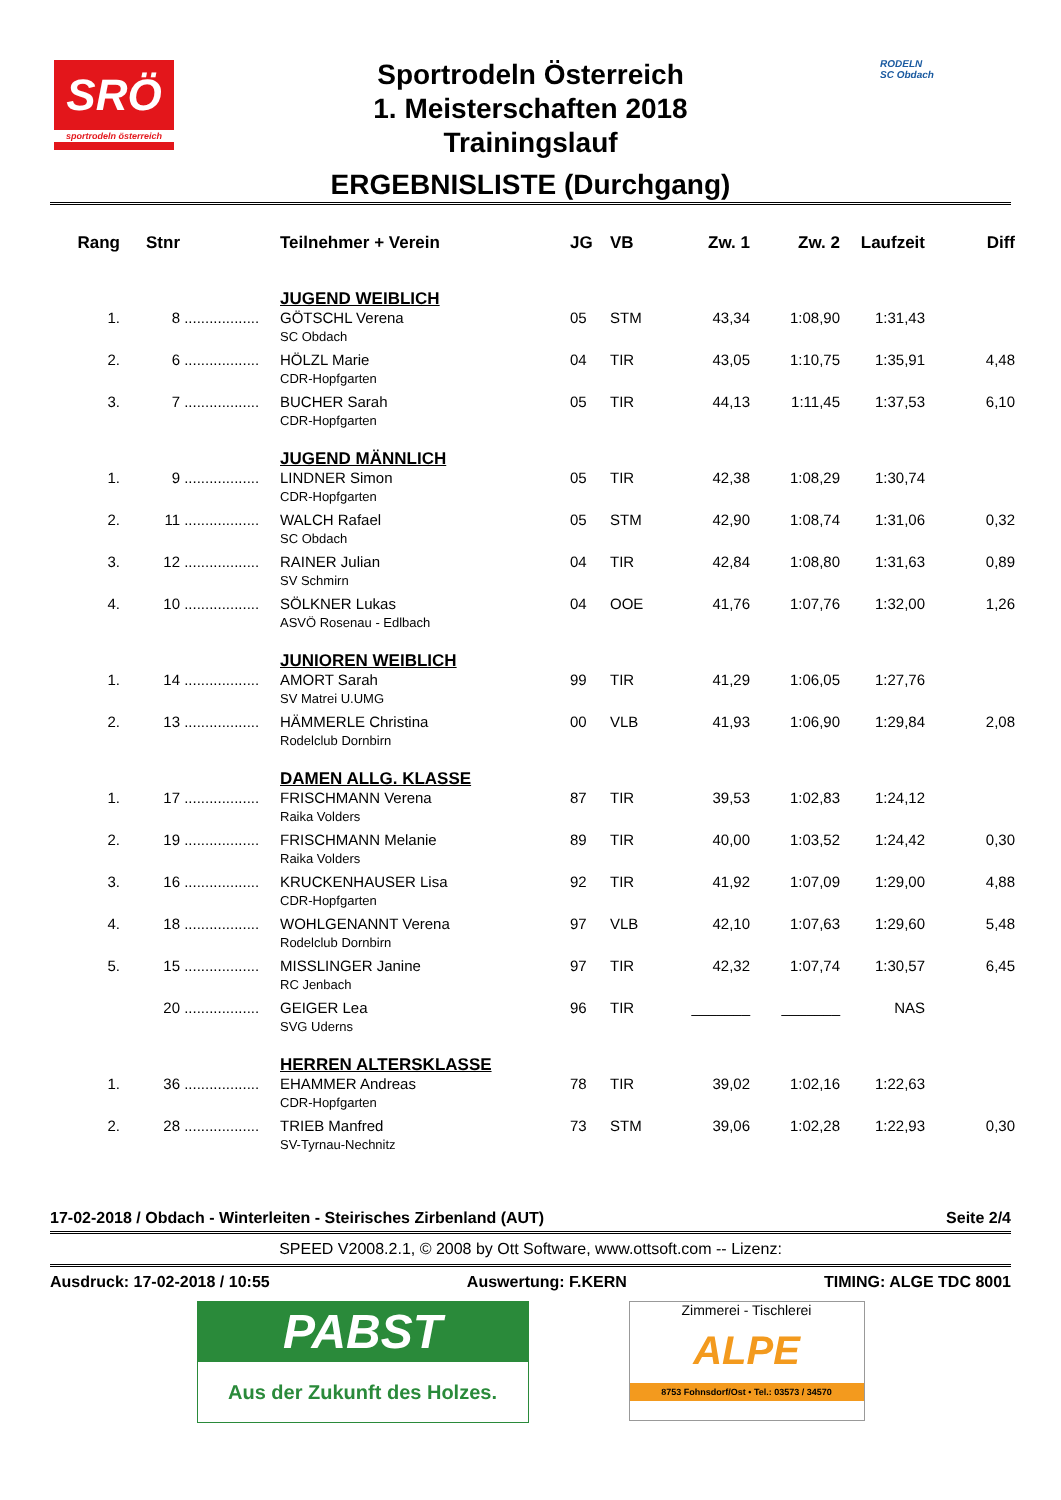SRÖ
sportrodeln österreich
Sportrodeln Österreich
1. Meisterschaften 2018
Trainingslauf
ERGEBNISLISTE (Durchgang)
RODELN
SC Obdach
| Rang | Stnr | | Teilnehmer + Verein | JG | VB | Zw. 1 | Zw. 2 | Laufzeit | Diff |
| --- | --- | --- | --- | --- | --- | --- | --- | --- | --- |
| | | | JUGEND WEIBLICH | | | | | | |
| 1. | 8 | .................. | GÖTSCHL Verena | 05 | STM | 43,34 | 1:08,90 | 1:31,43 | |
| | | | SC Obdach | | | | | | |
| 2. | 6 | .................. | HÖLZL Marie | 04 | TIR | 43,05 | 1:10,75 | 1:35,91 | 4,48 |
| | | | CDR-Hopfgarten | | | | | | |
| 3. | 7 | .................. | BUCHER Sarah | 05 | TIR | 44,13 | 1:11,45 | 1:37,53 | 6,10 |
| | | | CDR-Hopfgarten | | | | | | |
| | | | JUGEND MÄNNLICH | | | | | | |
| 1. | 9 | .................. | LINDNER Simon | 05 | TIR | 42,38 | 1:08,29 | 1:30,74 | |
| | | | CDR-Hopfgarten | | | | | | |
| 2. | 11 | .................. | WALCH Rafael | 05 | STM | 42,90 | 1:08,74 | 1:31,06 | 0,32 |
| | | | SC Obdach | | | | | | |
| 3. | 12 | .................. | RAINER Julian | 04 | TIR | 42,84 | 1:08,80 | 1:31,63 | 0,89 |
| | | | SV Schmirn | | | | | | |
| 4. | 10 | .................. | SÖLKNER Lukas | 04 | OOE | 41,76 | 1:07,76 | 1:32,00 | 1,26 |
| | | | ASVÖ Rosenau - Edlbach | | | | | | |
| | | | JUNIOREN WEIBLICH | | | | | | |
| 1. | 14 | .................. | AMORT Sarah | 99 | TIR | 41,29 | 1:06,05 | 1:27,76 | |
| | | | SV Matrei U.UMG | | | | | | |
| 2. | 13 | .................. | HÄMMERLE Christina | 00 | VLB | 41,93 | 1:06,90 | 1:29,84 | 2,08 |
| | | | Rodelclub Dornbirn | | | | | | |
| | | | DAMEN ALLG. KLASSE | | | | | | |
| 1. | 17 | .................. | FRISCHMANN Verena | 87 | TIR | 39,53 | 1:02,83 | 1:24,12 | |
| | | | Raika Volders | | | | | | |
| 2. | 19 | .................. | FRISCHMANN Melanie | 89 | TIR | 40,00 | 1:03,52 | 1:24,42 | 0,30 |
| | | | Raika Volders | | | | | | |
| 3. | 16 | .................. | KRUCKENHAUSER Lisa | 92 | TIR | 41,92 | 1:07,09 | 1:29,00 | 4,88 |
| | | | CDR-Hopfgarten | | | | | | |
| 4. | 18 | .................. | WOHLGENANNT Verena | 97 | VLB | 42,10 | 1:07,63 | 1:29,60 | 5,48 |
| | | | Rodelclub Dornbirn | | | | | | |
| 5. | 15 | .................. | MISSLINGER Janine | 97 | TIR | 42,32 | 1:07,74 | 1:30,57 | 6,45 |
| | | | RC Jenbach | | | | | | |
| | 20 | .................. | GEIGER Lea | 96 | TIR | _______ | _______ | NAS | |
| | | | SVG Uderns | | | | | | |
| | | | HERREN ALTERSKLASSE | | | | | | |
| 1. | 36 | .................. | EHAMMER Andreas | 78 | TIR | 39,02 | 1:02,16 | 1:22,63 | |
| | | | CDR-Hopfgarten | | | | | | |
| 2. | 28 | .................. | TRIEB Manfred | 73 | STM | 39,06 | 1:02,28 | 1:22,93 | 0,30 |
| | | | SV-Tyrnau-Nechnitz | | | | | | |
17-02-2018 / Obdach - Winterleiten - Steirisches Zirbenland (AUT) Seite 2/4
SPEED V2008.2.1, © 2008 by Ott Software, www.ottsoft.com -- Lizenz:
Ausdruck: 17-02-2018 / 10:55 Auswertung: F.KERN TIMING: ALGE TDC 8001
PABST
Aus der Zukunft des Holzes.
Zimmerei - Tischlerei
ALPE
8753 Fohnsdorf/Ost • Tel.: 03573 / 34570